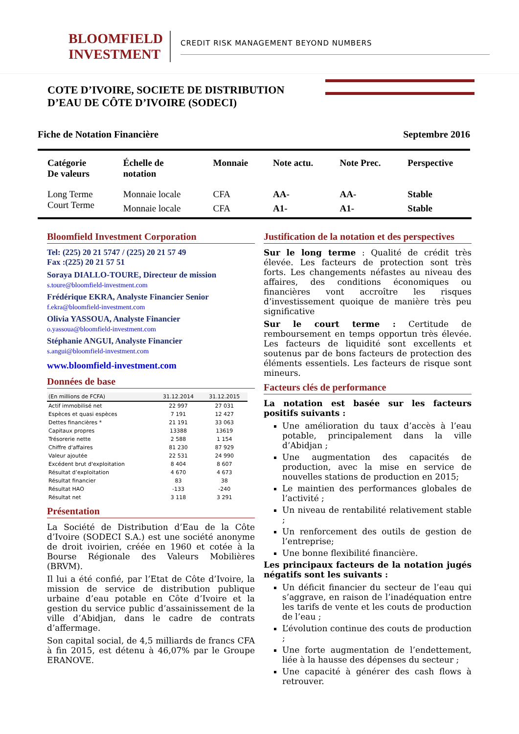BLOOMFIELD
INVESTMENT
CREDIT RISK MANAGEMENT BEYOND NUMBERS
COTE D’IVOIRE, SOCIETE DE DISTRIBUTION D’EAU DE CÔTE D’IVOIRE (SODECI)
Fiche de Notation Financière Septembre 2016
| Catégorie De valeurs | Échelle de notation | Monnaie | Note actu. | Note Prec. | Perspective |
| --- | --- | --- | --- | --- | --- |
| Long Terme | Monnaie locale | CFA | AA- | AA- | Stable |
| Court Terme | Monnaie locale | CFA | A1- | A1- | Stable |
Bloomfield Investment Corporation
Tel: (225) 20 21 5747 / (225) 20 21 57 49
Fax :(225) 20 21 57 51
Soraya DIALLO-TOURE, Directeur de mission
s.toure@bloomfield-investment.com
Frédérique EKRA, Analyste Financier Senior
f.ekra@bloomfield-investment.com
Olivia YASSOUA, Analyste Financier
o.yassoua@bloomfield-investment.com
Stéphanie ANGUI, Analyste Financier
s.angui@bloomfield-investment.com
www.bloomfield-investment.com
Données de base
| (En millions de FCFA) | 31.12.2014 | 31.12.2015 |
| --- | --- | --- |
| Actif immobilisé net | 22 997 | 27 031 |
| Espèces et quasi espèces | 7 191 | 12 427 |
| Dettes financières * | 21 191 | 33 063 |
| Capitaux propres | 13388 | 13619 |
| Trésorerie nette | 2 588 | 1 154 |
| Chiffre d'affaires | 81 230 | 87 929 |
| Valeur ajoutée | 22 531 | 24 990 |
| Excédent brut d'exploitation | 8 404 | 8 607 |
| Résultat d’exploitation | 4 670 | 4 673 |
| Résultat financier | 83 | 38 |
| Résultat HAO | -133 | -240 |
| Résultat net | 3 118 | 3 291 |
Présentation
La Société de Distribution d’Eau de la Côte d’Ivoire (SODECI S.A.) est une société anonyme de droit ivoirien, créée en 1960 et cotée à la Bourse Régionale des Valeurs Mobilières (BRVM).
Il lui a été confié, par l’Etat de Côte d’Ivoire, la mission de service de distribution publique urbaine d’eau potable en Côte d’Ivoire et la gestion du service public d’assainissement de la ville d’Abidjan, dans le cadre de contrats d’affermage.
Son capital social, de 4,5 milliards de francs CFA à fin 2015, est détenu à 46,07% par le Groupe ERANOVE.
Justification de la notation et des perspectives
Sur le long terme : Qualité de crédit très élevée. Les facteurs de protection sont très forts. Les changements néfastes au niveau des affaires, des conditions économiques ou financières vont accroître les risques d’investissement quoique de manière très peu significative
Sur le court terme : Certitude de remboursement en temps opportun très élevée. Les facteurs de liquidité sont excellents et soutenus par de bons facteurs de protection des éléments essentiels. Les facteurs de risque sont mineurs.
Facteurs clés de performance
La notation est basée sur les facteurs positifs suivants :
Une amélioration du taux d’accès à l’eau potable, principalement dans la ville d’Abidjan ;
Une augmentation des capacités de production, avec la mise en service de nouvelles stations de production en 2015;
Le maintien des performances globales de l’activité ;
Un niveau de rentabilité relativement stable ;
Un renforcement des outils de gestion de l’entreprise;
Une bonne flexibilité financière.
Les principaux facteurs de la notation jugés négatifs sont les suivants :
Un déficit financier du secteur de l’eau qui s’aggrave, en raison de l’inadéquation entre les tarifs de vente et les couts de production de l’eau ;
L’évolution continue des couts de production ;
Une forte augmentation de l’endettement, liée à la hausse des dépenses du secteur ;
Une capacité à générer des cash flows à retrouver.